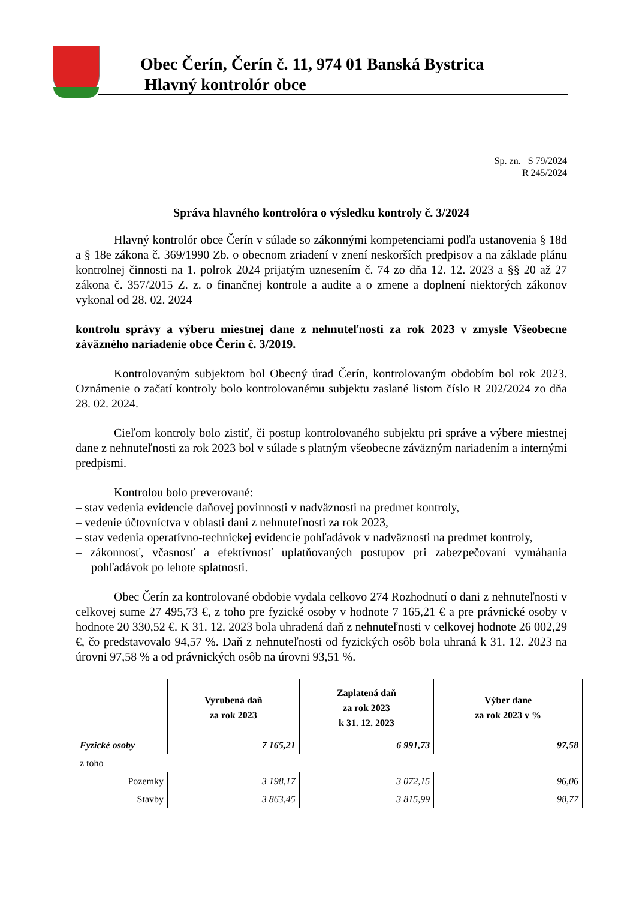Obec Čerín, Čerín č. 11, 974 01 Banská Bystrica
Hlavný kontrolór obce
Sp. zn. S 79/2024
R 245/2024
Správa hlavného kontrolóra o výsledku kontroly č. 3/2024
Hlavný kontrolór obce Čerín v súlade so zákonnými kompetenciami podľa ustanovenia § 18d a § 18e zákona č. 369/1990 Zb. o obecnom zriadení v znení neskorších predpisov a na základe plánu kontrolnej činnosti na 1. polrok 2024 prijatým uznesením č. 74 zo dňa 12. 12. 2023 a §§ 20 až 27 zákona č. 357/2015 Z. z. o finančnej kontrole a audite a o zmene a doplnení niektorých zákonov vykonal od 28. 02. 2024
kontrolu správy a výberu miestnej dane z nehnuteľnosti za rok 2023 v zmysle Všeobecne záväzného nariadenie obce Čerín č. 3/2019.
Kontrolovaným subjektom bol Obecný úrad Čerín, kontrolovaným obdobím bol rok 2023. Oznámenie o začatí kontroly bolo kontrolovanému subjektu zaslané listom číslo R 202/2024 zo dňa 28. 02. 2024.
Cieľom kontroly bolo zistiť, či postup kontrolovaného subjektu pri správe a výbere miestnej dane z nehnuteľnosti za rok 2023 bol v súlade s platným všeobecne záväzným nariadením a internými predpismi.
Kontrolou bolo preverované:
– stav vedenia evidencie daňovej povinnosti v nadväznosti na predmet kontroly,
– vedenie účtovníctva v oblasti dani z nehnuteľnosti za rok 2023,
– stav vedenia operatívno-technickej evidencie pohľadávok v nadväznosti na predmet kontroly,
– zákonnosť, včasnosť a efektívnosť uplatňovaných postupov pri zabezpečovaní vymáhania pohľadávok po lehote splatnosti.
Obec Čerín za kontrolované obdobie vydala celkovo 274 Rozhodnutí o dani z nehnuteľnosti v celkovej sume 27 495,73 €, z toho pre fyzické osoby v hodnote 7 165,21 € a pre právnické osoby v hodnote 20 330,52 €. K 31. 12. 2023 bola uhradená daň z nehnuteľnosti v celkovej hodnote 26 002,29 €, čo predstavovalo 94,57 %. Daň z nehnuteľnosti od fyzických osôb bola uhraná k 31. 12. 2023 na úrovni 97,58 % a od právnických osôb na úrovni 93,51 %.
| | Vyrubená daň za rok 2023 | Zaplatená daň za rok 2023 k 31. 12. 2023 | Výber dane za rok 2023 v % |
| --- | --- | --- | --- |
| Fyzické osoby | 7 165,21 | 6 991,73 | 97,58 |
| z toho | | | |
| Pozemky | 3 198,17 | 3 072,15 | 96,06 |
| Stavby | 3 863,45 | 3 815,99 | 98,77 |